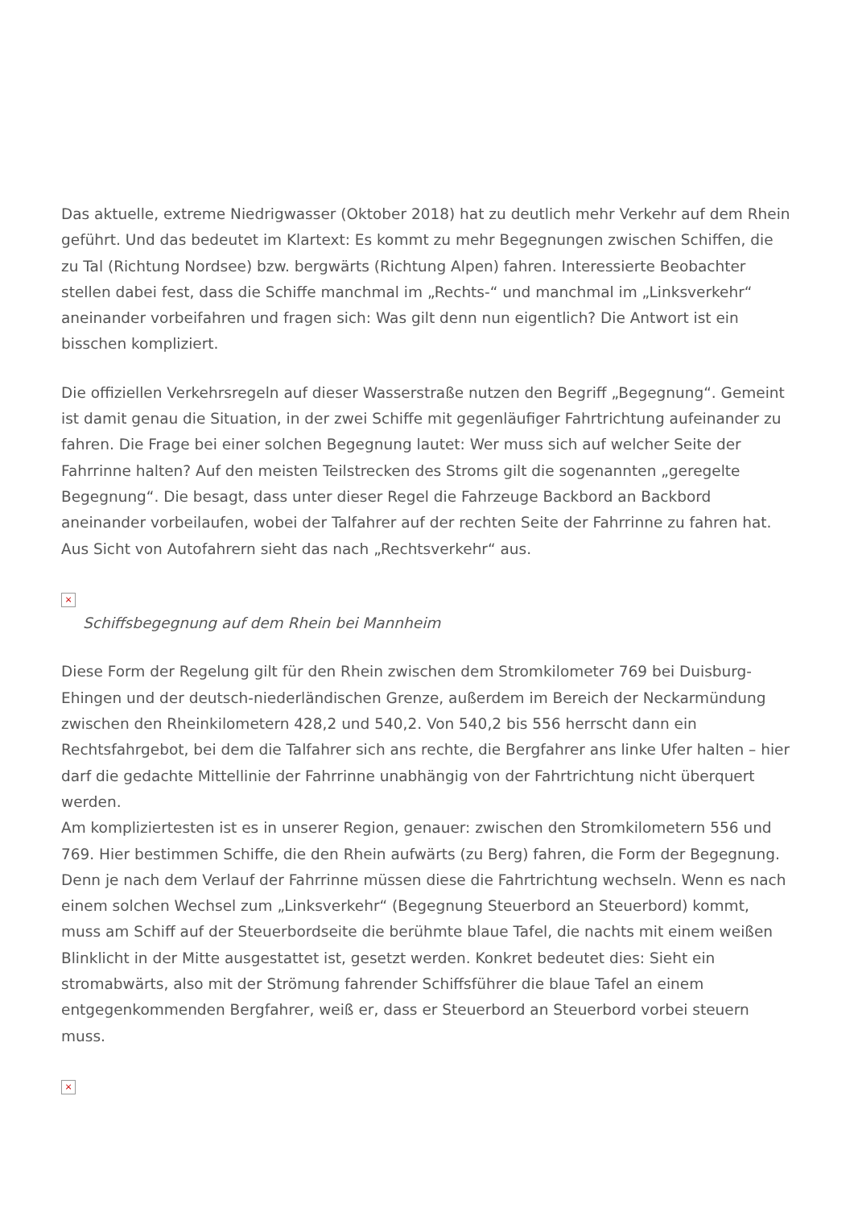Das aktuelle, extreme Niedrigwasser (Oktober 2018) hat zu deutlich mehr Verkehr auf dem Rhein geführt. Und das bedeutet im Klartext: Es kommt zu mehr Begegnungen zwischen Schiffen, die zu Tal (Richtung Nordsee) bzw. bergwärts (Richtung Alpen) fahren. Interessierte Beobachter stellen dabei fest, dass die Schiffe manchmal im „Rechts-“ und manchmal im „Linksverkehr“ aneinander vorbeifahren und fragen sich: Was gilt denn nun eigentlich? Die Antwort ist ein bisschen kompliziert.
Die offiziellen Verkehrsregeln auf dieser Wasserstraße nutzen den Begriff „Begegnung“. Gemeint ist damit genau die Situation, in der zwei Schiffe mit gegenläufiger Fahrtrichtung aufeinander zu fahren. Die Frage bei einer solchen Begegnung lautet: Wer muss sich auf welcher Seite der Fahrrinne halten? Auf den meisten Teilstrecken des Stroms gilt die sogenannten „geregelte Begegnung“. Die besagt, dass unter dieser Regel die Fahrzeuge Backbord an Backbord aneinander vorbeilaufen, wobei der Talfahrer auf der rechten Seite der Fahrrinne zu fahren hat. Aus Sicht von Autofahrern sieht das nach „Rechtsverkehr“ aus.
×
Schiffsbegegnung auf dem Rhein bei Mannheim
Diese Form der Regelung gilt für den Rhein zwischen dem Stromkilometer 769 bei Duisburg-Ehingen und der deutsch-niederländischen Grenze, außerdem im Bereich der Neckarmündung zwischen den Rheinkilometern 428,2 und 540,2. Von 540,2 bis 556 herrscht dann ein Rechtsfahrgebot, bei dem die Talfahrer sich ans rechte, die Bergfahrer ans linke Ufer halten – hier darf die gedachte Mittellinie der Fahrrinne unabhängig von der Fahrtrichtung nicht überquert werden.
Am kompliziertesten ist es in unserer Region, genauer: zwischen den Stromkilometern 556 und 769. Hier bestimmen Schiffe, die den Rhein aufwärts (zu Berg) fahren, die Form der Begegnung. Denn je nach dem Verlauf der Fahrrinne müssen diese die Fahrtrichtung wechseln. Wenn es nach einem solchen Wechsel zum „Linksverkehr“ (Begegnung Steuerbord an Steuerbord) kommt, muss am Schiff auf der Steuerbordseite die berühmte blaue Tafel, die nachts mit einem weißen Blinklicht in der Mitte ausgestattet ist, gesetzt werden. Konkret bedeutet dies: Sieht ein stromabwärts, also mit der Strömung fahrender Schiffsführer die blaue Tafel an einem entgegenkommenden Bergfahrer, weiß er, dass er Steuerbord an Steuerbord vorbei steuern muss.
×